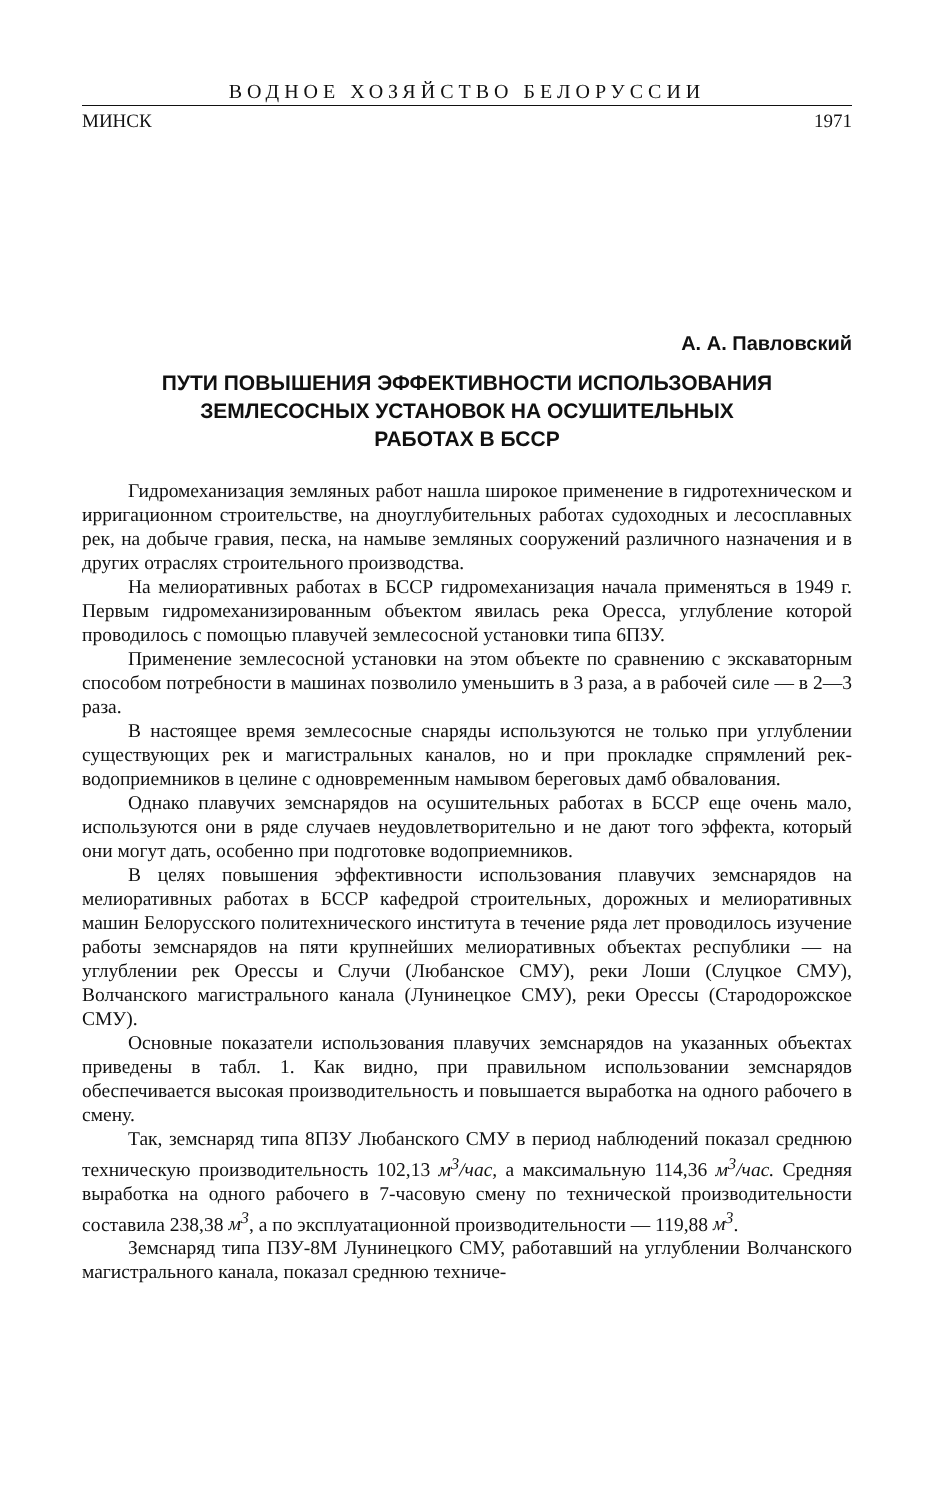ВОДНОЕ ХОЗЯЙСТВО БЕЛОРУССИИ
МИНСК 1971
А. А. Павловский
ПУТИ ПОВЫШЕНИЯ ЭФФЕКТИВНОСТИ ИСПОЛЬЗОВАНИЯ
ЗЕМЛЕСОСНЫХ УСТАНОВОК НА ОСУШИТЕЛЬНЫХ
РАБОТАХ В БССР
Гидромеханизация земляных работ нашла широкое применение в гидротехническом и ирригационном строительстве, на дноуглубительных работах судоходных и лесосплавных рек, на добыче гравия, песка, на намыве земляных сооружений различного назначения и в других отраслях строительного производства.
На мелиоративных работах в БССР гидромеханизация начала применяться в 1949 г. Первым гидромеханизированным объектом явилась река Оресса, углубление которой проводилось с помощью плавучей землесосной установки типа 6ПЗУ.
Применение землесосной установки на этом объекте по сравнению с экскаваторным способом потребности в машинах позволило уменьшить в 3 раза, а в рабочей силе — в 2—3 раза.
В настоящее время землесосные снаряды используются не только при углублении существующих рек и магистральных каналов, но и при прокладке спрямлений рек-водоприемников в целине с одновременным намывом береговых дамб обвалования.
Однако плавучих земснарядов на осушительных работах в БССР еще очень мало, используются они в ряде случаев неудовлетворительно и не дают того эффекта, который они могут дать, особенно при подготовке водоприемников.
В целях повышения эффективности использования плавучих земснарядов на мелиоративных работах в БССР кафедрой строительных, дорожных и мелиоративных машин Белорусского политехнического института в течение ряда лет проводилось изучение работы земснарядов на пяти крупнейших мелиоративных объектах республики — на углублении рек Орессы и Случи (Любанское СМУ), реки Лоши (Слуцкое СМУ), Волчанского магистрального канала (Лунинецкое СМУ), реки Орессы (Стародорожское СМУ).
Основные показатели использования плавучих земснарядов на указанных объектах приведены в табл. 1. Как видно, при правильном использовании земснарядов обеспечивается высокая производительность и повышается выработка на одного рабочего в смену.
Так, земснаряд типа 8ПЗУ Любанского СМУ в период наблюдений показал среднюю техническую производительность 102,13 м<sup>3</sup>/час, а максимальную 114,36 м<sup>3</sup>/час. Средняя выработка на одного рабочего в 7-часовую смену по технической производительности составила 238,38 м<sup>3</sup>, а по эксплуатационной производительности — 119,88 м<sup>3</sup>.
Земснаряд типа ПЗУ-8М Лунинецкого СМУ, работавший на углублении Волчанского магистрального канала, показал среднюю техниче-